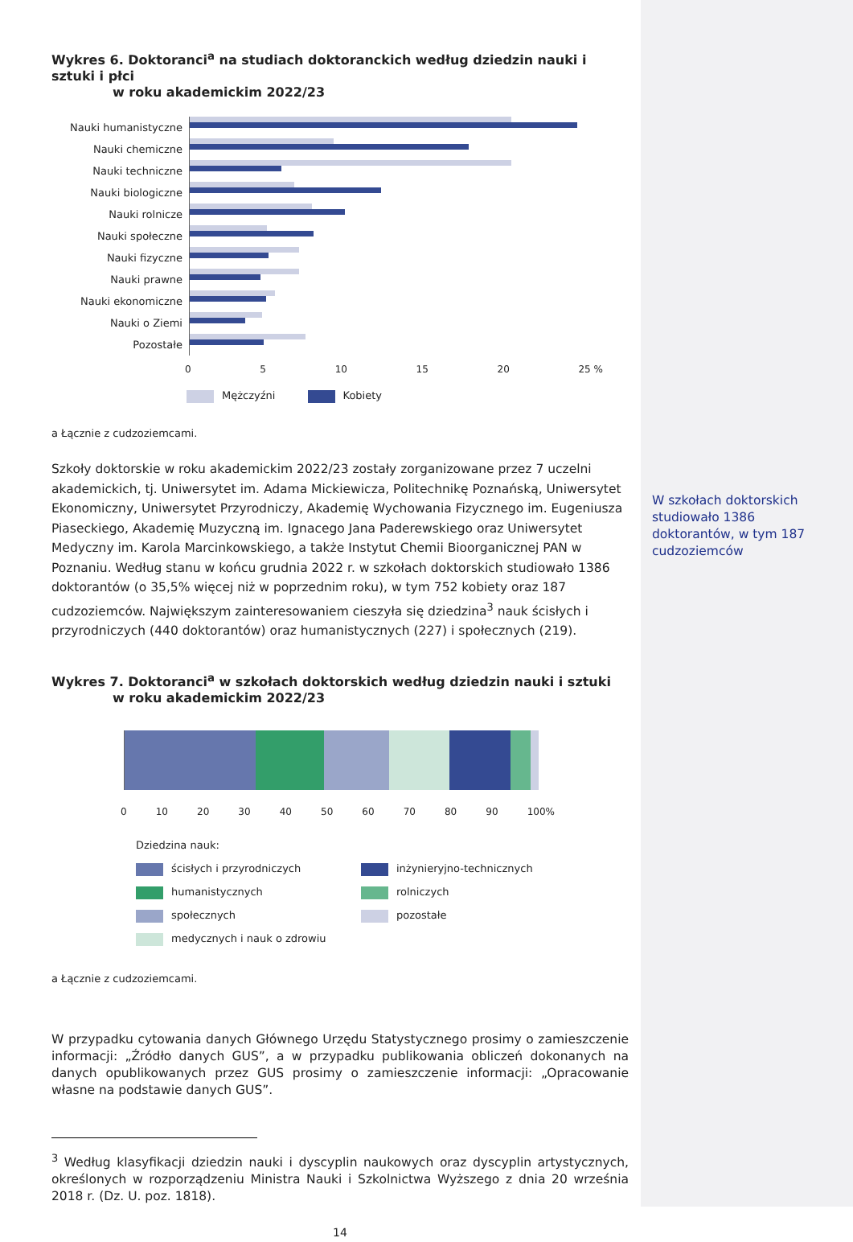Wykres 6. Doktoranci<sup>a</sup> na studiach doktoranckich według dziedzin nauki i sztuki i płci
w roku akademickim 2022/23
Nauki humanistyczne
Nauki chemiczne
Nauki techniczne
Nauki biologiczne
Nauki rolnicze
Nauki społeczne
Nauki fizyczne
Nauki prawne
Nauki ekonomiczne
Nauki o Ziemi
Pozostałe
0 5 10 15 20 25 %
Mężczyźni Kobiety
a Łącznie z cudzoziemcami.
Szkoły doktorskie w roku akademickim 2022/23 zostały zorganizowane przez 7 uczelni akademickich, tj. Uniwersytet im. Adama Mickiewicza, Politechnikę Poznańską, Uniwersytet Ekonomiczny, Uniwersytet Przyrodniczy, Akademię Wychowania Fizycznego im. Eugeniusza Piaseckiego, Akademię Muzyczną im. Ignacego Jana Paderewskiego oraz Uniwersytet Medyczny im. Karola Marcinkowskiego, a także Instytut Chemii Bioorganicznej PAN w Poznaniu. Według stanu w końcu grudnia 2022 r. w szkołach doktorskich studiowało 1386 doktorantów (o 35,5% więcej niż w poprzednim roku), w tym 752 kobiety oraz 187 cudzoziemców. Największym zainteresowaniem cieszyła się dziedzina<sup>3</sup> nauk ścisłych i przyrodniczych (440 doktorantów) oraz humanistycznych (227) i społecznych (219).
Wykres 7. Doktoranci<sup>a</sup> w szkołach doktorskich według dziedzin nauki i sztuki
w roku akademickim 2022/23
0 10 20 30 40 50 60 70 80 90 100%
Dziedzina nauk:
ścisłych i przyrodniczych
humanistycznych
społecznych
medycznych i nauk o zdrowiu
inżynieryjno-technicznych
rolniczych
pozostałe
a Łącznie z cudzoziemcami.
W przypadku cytowania danych Głównego Urzędu Statystycznego prosimy o zamieszczenie informacji: „Źródło danych GUS”, a w przypadku publikowania obliczeń dokonanych na danych opublikowanych przez GUS prosimy o zamieszczenie informacji: „Opracowanie własne na podstawie danych GUS”.
<sup>3</sup> Według klasyfikacji dziedzin nauki i dyscyplin naukowych oraz dyscyplin artystycznych, określonych w rozporządzeniu Ministra Nauki i Szkolnictwa Wyższego z dnia 20 września 2018 r. (Dz. U. poz. 1818).
14
W szkołach doktorskich studiowało 1386 doktorantów, w tym 187 cudzoziemców